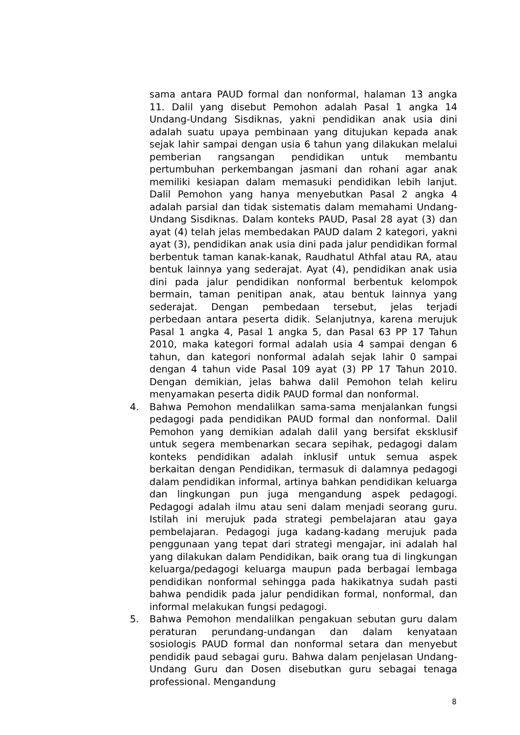sama antara PAUD formal dan nonformal, halaman 13 angka 11. Dalil yang disebut Pemohon adalah Pasal 1 angka 14 Undang-Undang Sisdiknas, yakni pendidikan anak usia dini adalah suatu upaya pembinaan yang ditujukan kepada anak sejak lahir sampai dengan usia 6 tahun yang dilakukan melalui pemberian rangsangan pendidikan untuk membantu pertumbuhan perkembangan jasmani dan rohani agar anak memiliki kesiapan dalam memasuki pendidikan lebih lanjut. Dalil Pemohon yang hanya menyebutkan Pasal 2 angka 4 adalah parsial dan tidak sistematis dalam memahami Undang-Undang Sisdiknas. Dalam konteks PAUD, Pasal 28 ayat (3) dan ayat (4) telah jelas membedakan PAUD dalam 2 kategori, yakni ayat (3), pendidikan anak usia dini pada jalur pendidikan formal berbentuk taman kanak-kanak, Raudhatul Athfal atau RA, atau bentuk lainnya yang sederajat. Ayat (4), pendidikan anak usia dini pada jalur pendidikan nonformal berbentuk kelompok bermain, taman penitipan anak, atau bentuk lainnya yang sederajat. Dengan pembedaan tersebut, jelas terjadi perbedaan antara peserta didik. Selanjutnya, karena merujuk Pasal 1 angka 4, Pasal 1 angka 5, dan Pasal 63 PP 17 Tahun 2010, maka kategori formal adalah usia 4 sampai dengan 6 tahun, dan kategori nonformal adalah sejak lahir 0 sampai dengan 4 tahun vide Pasal 109 ayat (3) PP 17 Tahun 2010. Dengan demikian, jelas bahwa dalil Pemohon telah keliru menyamakan peserta didik PAUD formal dan nonformal.
4. Bahwa Pemohon mendalilkan sama-sama menjalankan fungsi pedagogi pada pendidikan PAUD formal dan nonformal. Dalil Pemohon yang demikian adalah dalil yang bersifat eksklusif untuk segera membenarkan secara sepihak, pedagogi dalam konteks pendidikan adalah inklusif untuk semua aspek berkaitan dengan Pendidikan, termasuk di dalamnya pedagogi dalam pendidikan informal, artinya bahkan pendidikan keluarga dan lingkungan pun juga mengandung aspek pedagogi. Pedagogi adalah ilmu atau seni dalam menjadi seorang guru. Istilah ini merujuk pada strategi pembelajaran atau gaya pembelajaran. Pedagogi juga kadang-kadang merujuk pada penggunaan yang tepat dari strategi mengajar, ini adalah hal yang dilakukan dalam Pendidikan, baik orang tua di lingkungan keluarga/pedagogi keluarga maupun pada berbagai lembaga pendidikan nonformal sehingga pada hakikatnya sudah pasti bahwa pendidik pada jalur pendidikan formal, nonformal, dan informal melakukan fungsi pedagogi.
5. Bahwa Pemohon mendalilkan pengakuan sebutan guru dalam peraturan perundang-undangan dan dalam kenyataan sosiologis PAUD formal dan nonformal setara dan menyebut pendidik paud sebagai guru. Bahwa dalam penjelasan Undang-Undang Guru dan Dosen disebutkan guru sebagai tenaga professional. Mengandung
8